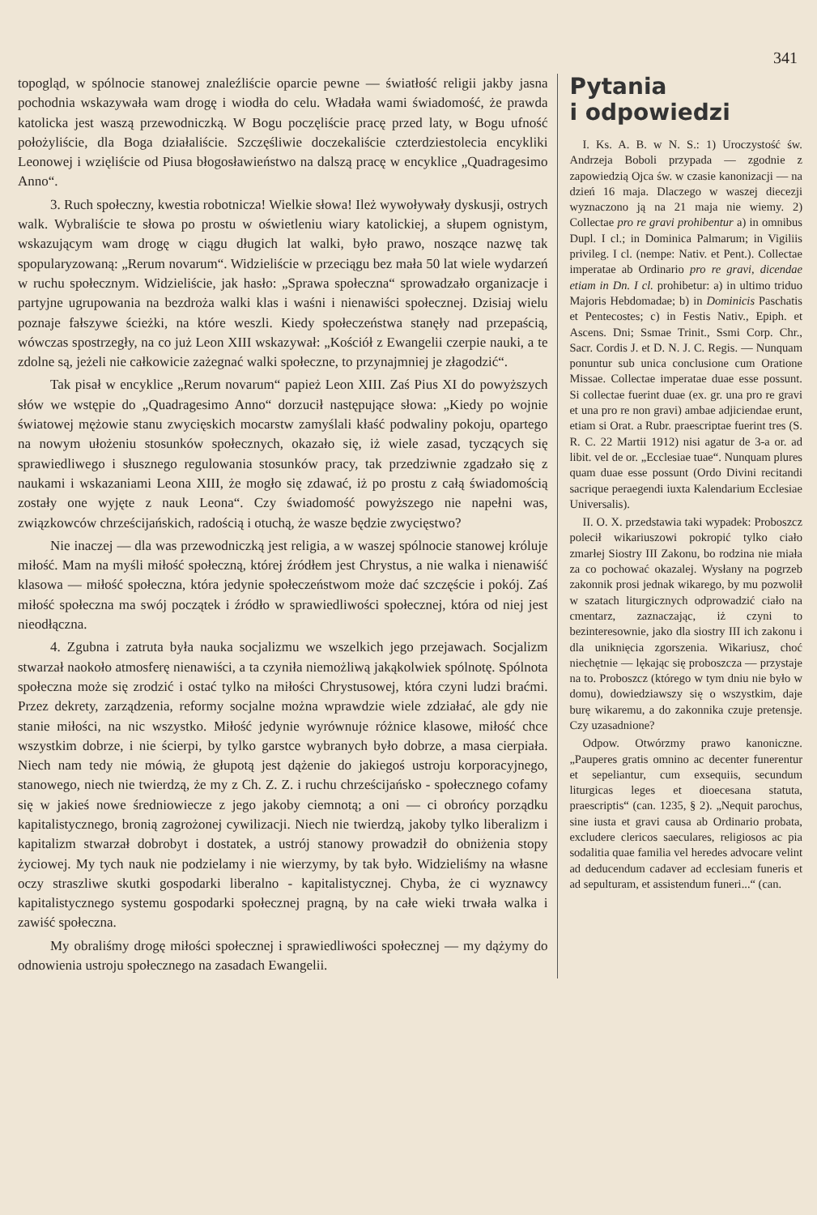341
topogląd, w spólnocie stanowej znaleźliście oparcie pewne — światłość religii jakby jasna pochodnia wskazywała wam drogę i wiodła do celu. Władała wami świadomość, że prawda katolicka jest waszą przewodniczką. W Bogu poczęliście pracę przed laty, w Bogu ufność położyliście, dla Boga działaliście. Szczęśliwie doczekaliście czterdziestolecia encykliki Leonowej i wzięliście od Piusa błogosławieństwo na dalszą pracę w encyklice „Quadragesimo Anno“.
3. Ruch społeczny, kwestia robotnicza! Wielkie słowa! Ileż wywoływały dyskusji, ostrych walk. Wybraliście te słowa po prostu w oświetleniu wiary katolickiej, a słupem ognistym, wskazującym wam drogę w ciągu długich lat walki, było prawo, noszące nazwę tak spopularyzowaną: „Rerum novarum“. Widzieliście w przeciągu bez mała 50 lat wiele wydarzeń w ruchu społecznym. Widzieliście, jak hasło: „Sprawa społeczna“ sprowadzało organizacje i partyjne ugrupowania na bezdroża walki klas i waśni i nienawiści społecznej. Dzisiaj wielu poznaje fałszywe ścieżki, na które weszli. Kiedy społeczeństwa stanęły nad przepaścią, wówczas spostrzegły, na co już Leon XIII wskazywał: „Kościół z Ewangelii czerpie nauki, a te zdolne są, jeżeli nie całkowicie zażegnać walki społeczne, to przynajmniej je złagodzić“.
Tak pisał w encyklice „Rerum novarum“ papież Leon XIII. Zaś Pius XI do powyższych słów we wstępie do „Quadragesimo Anno“ dorzucił następujące słowa: „Kiedy po wojnie światowej mężowie stanu zwycięskich mocarstw zamyślali kłaść podwaliny pokoju, opartego na nowym ułożeniu stosunków społecznych, okazało się, iż wiele zasad, tyczących się sprawiedliwego i słusznego regulowania stosunków pracy, tak przedziwnie zgadzało się z naukami i wskazaniami Leona XIII, że mogło się zdawać, iż po prostu z całą świadomością zostały one wyjęte z nauk Leona“. Czy świadomość powyższego nie napełni was, związkowców chrześcijańskich, radością i otuchą, że wasze będzie zwycięstwo?
Nie inaczej — dla was przewodniczką jest religia, a w waszej spólnocie stanowej króluje miłość. Mam na myśli miłość społeczną, której źródłem jest Chrystus, a nie walka i nienawiść klasowa — miłość społeczna, która jedynie społeczeństwom może dać szczęście i pokój. Zaś miłość społeczna ma swój początek i źródło w sprawiedliwości społecznej, która od niej jest nieodłączna.
4. Zgubna i zatruta była nauka socjalizmu we wszelkich jego przejawach. Socjalizm stwarzał naokoło atmosferę nienawiści, a ta czyniła niemożliwą jakąkolwiek spólnotę. Spólnota społeczna może się zrodzić i ostać tylko na miłości Chrystusowej, która czyni ludzi braćmi. Przez dekrety, zarządzenia, reformy socjalne można wprawdzie wiele zdziałać, ale gdy nie stanie miłości, na nic wszystko. Miłość jedynie wyrównuje różnice klasowe, miłość chce wszystkim dobrze, i nie ścierpi, by tylko garstce wybranych było dobrze, a masa cierpiała. Niech nam tedy nie mówią, że głupotą jest dążenie do jakiegoś ustroju korporacyjnego, stanowego, niech nie twierdzą, że my z Ch. Z. Z. i ruchu chrześcijańsko - społecznego cofamy się w jakieś nowe średniowiecze z jego jakoby ciemnotą; a oni — ci obrońcy porządku kapitalistycznego, bronią zagrożonej cywilizacji. Niech nie twierdzą, jakoby tylko liberalizm i kapitalizm stwarzał dobrobyt i dostatek, a ustrój stanowy prowadził do obniżenia stopy życiowej. My tych nauk nie podzielamy i nie wierzymy, by tak było. Widzieliśmy na własne oczy straszliwe skutki gospodarki liberalno - kapitalistycznej. Chyba, że ci wyznawcy kapitalistycznego systemu gospodarki społecznej pragną, by na całe wieki trwała walka i zawiść społeczna.
My obraliśmy drogę miłości społecznej i sprawiedliwości społecznej — my dążymy do odnowienia ustroju społecznego na zasadach Ewangelii.
Pytania
i odpowiedzi
I. Ks. A. B. w N. S.: 1) Uroczystość św. Andrzeja Boboli przypada — zgodnie z zapowiedzią Ojca św. w czasie kanonizacji — na dzień 16 maja. Dlaczego w waszej diecezji wyznaczono ją na 21 maja nie wiemy. 2) Collectae pro re gravi prohibentur a) in omnibus Dupl. I cl.; in Dominica Palmarum; in Vigiliis privileg. I cl. (nempe: Nativ. et Pent.). Collectae imperatae ab Ordinario pro re gravi, dicendae etiam in Dn. I cl. prohibetur: a) in ultimo triduo Majoris Hebdomadae; b) in Dominicis Paschatis et Pentecostes; c) in Festis Nativ., Epiph. et Ascens. Dni; Ssmae Trinit., Ssmi Corp. Chr., Sacr. Cordis J. et D. N. J. C. Regis. — Nunquam ponuntur sub unica conclusione cum Oratione Missae. Collectae imperatae duae esse possunt. Si collectae fuerint duae (ex. gr. una pro re gravi et una pro re non gravi) ambae adjiciendae erunt, etiam si Orat. a Rubr. praescriptae fuerint tres (S. R. C. 22 Martii 1912) nisi agatur de 3-a or. ad libit. vel de or. „Ecclesiae tuae“. Nunquam plures quam duae esse possunt (Ordo Divini recitandi sacrique peraegendi iuxta Kalendarium Ecclesiae Universalis).
II. O. X. przedstawia taki wypadek: Proboszcz polecił wikariuszowi pokropić tylko ciało zmarłej Siostry III Zakonu, bo rodzina nie miała za co pochować okazalej. Wysłany na pogrzeb zakonnik prosi jednak wikarego, by mu pozwolił w szatach liturgicznych odprowadzić ciało na cmentarz, zaznaczając, iż czyni to bezinteresownie, jako dla siostry III ich zakonu i dla uniknięcia zgorszenia. Wikariusz, choć niechętnie — lękając się proboszcza — przystaje na to. Proboszcz (którego w tym dniu nie było w domu), dowiedziawszy się o wszystkim, daje burę wikaremu, a do zakonnika czuje pretensje. Czy uzasadnione?
Odpow. Otwórzmy prawo kanoniczne. „Pauperes gratis omnino ac decenter funerentur et sepeliantur, cum exsequiis, secundum liturgicas leges et dioecesana statuta, praescriptis“ (can. 1235, § 2). „Nequit parochus, sine iusta et gravi causa ab Ordinario probata, excludere clericos saeculares, religiosos ac pia sodalitia quae familia vel heredes advocare velint ad deducendum cadaver ad ecclesiam funeris et ad sepulturam, et assistendum funeri...“ (can.